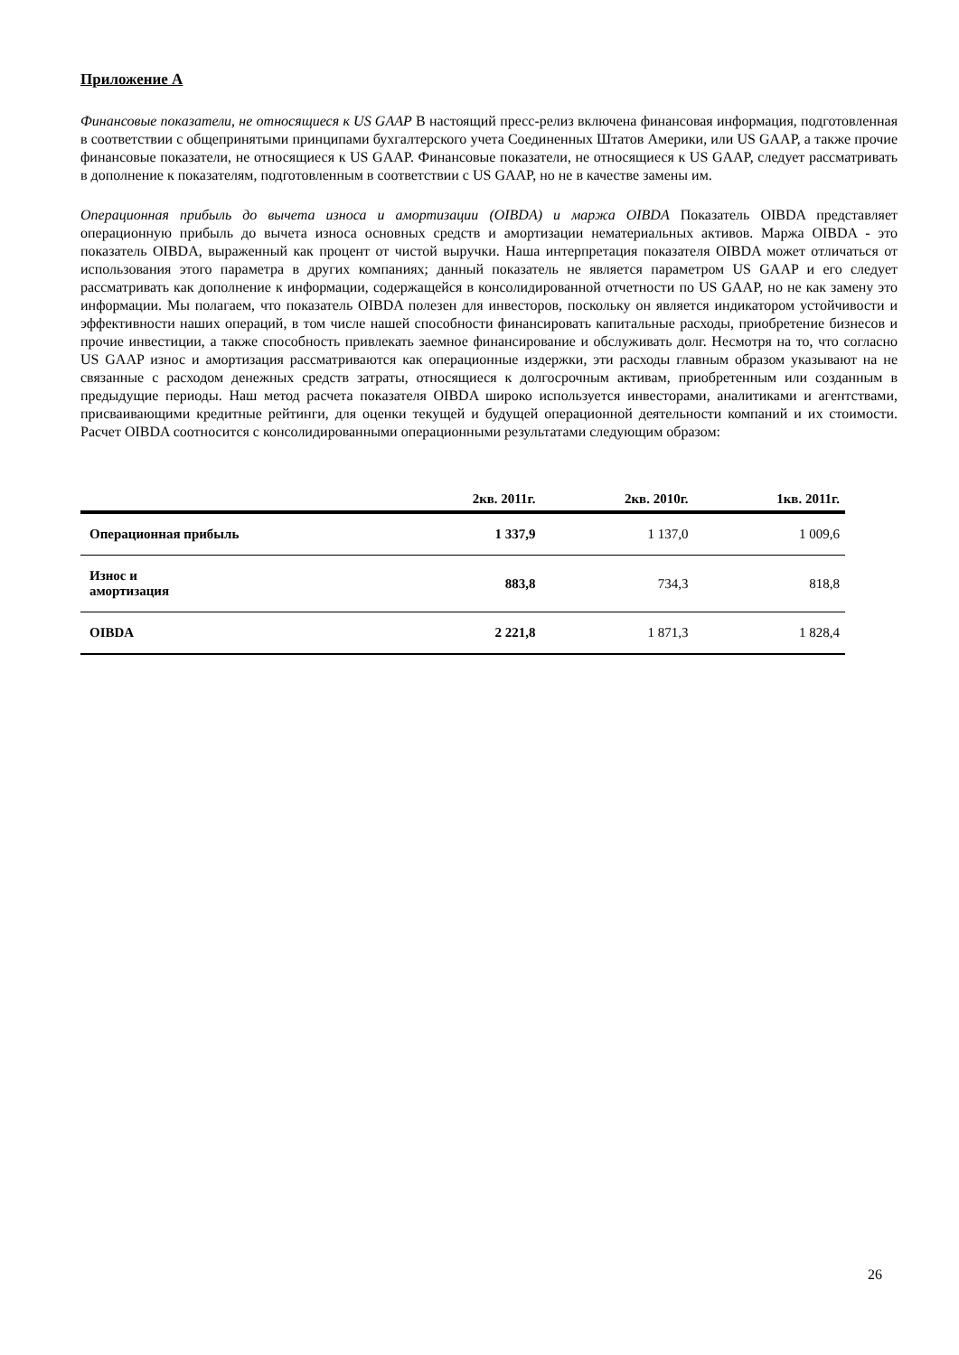Приложение А
Финансовые показатели, не относящиеся к US GAAP В настоящий пресс-релиз включена финансовая информация, подготовленная в соответствии с общепринятыми принципами бухгалтерского учета Соединенных Штатов Америки, или US GAAP, а также прочие финансовые показатели, не относящиеся к US GAAP. Финансовые показатели, не относящиеся к US GAAP, следует рассматривать в дополнение к показателям, подготовленным в соответствии с US GAAP, но не в качестве замены им.
Операционная прибыль до вычета износа и амортизации (OIBDA) и маржа OIBDA Показатель OIBDA представляет операционную прибыль до вычета износа основных средств и амортизации нематериальных активов. Маржа OIBDA - это показатель OIBDA, выраженный как процент от чистой выручки. Наша интерпретация показателя OIBDA может отличаться от использования этого параметра в других компаниях; данный показатель не является параметром US GAAP и его следует рассматривать как дополнение к информации, содержащейся в консолидированной отчетности по US GAAP, но не как замену это информации. Мы полагаем, что показатель OIBDA полезен для инвесторов, поскольку он является индикатором устойчивости и эффективности наших операций, в том числе нашей способности финансировать капитальные расходы, приобретение бизнесов и прочие инвестиции, а также способность привлекать заемное финансирование и обслуживать долг. Несмотря на то, что согласно US GAAP износ и амортизация рассматриваются как операционные издержки, эти расходы главным образом указывают на не связанные с расходом денежных средств затраты, относящиеся к долгосрочным активам, приобретенным или созданным в предыдущие периоды. Наш метод расчета показателя OIBDA широко используется инвесторами, аналитиками и агентствами, присваивающими кредитные рейтинги, для оценки текущей и будущей операционной деятельности компаний и их стоимости. Расчет OIBDA соотносится с консолидированными операционными результатами следующим образом:
| | 2кв. 2011г. | 2кв. 2010г. | 1кв. 2011г. |
| --- | --- | --- | --- |
| Операционная прибыль | 1 337,9 | 1 137,0 | 1 009,6 |
| Износ и амортизация | 883,8 | 734,3 | 818,8 |
| OIBDA | 2 221,8 | 1 871,3 | 1 828,4 |
26